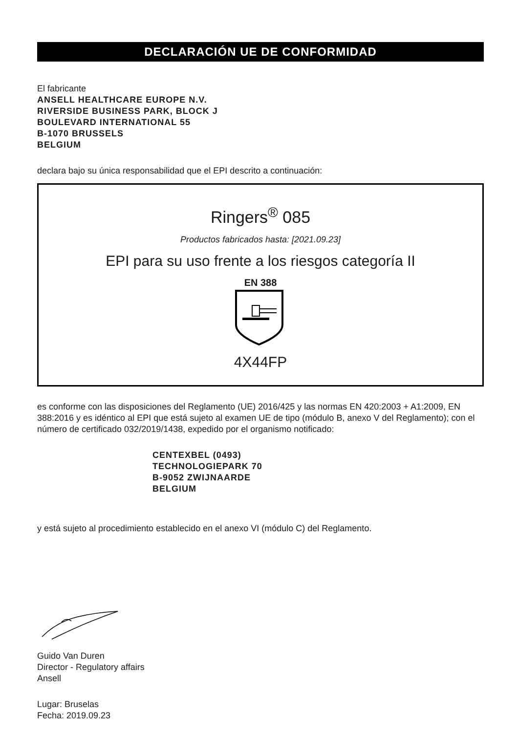DECLARACIÓN UE DE CONFORMIDAD
El fabricante
ANSELL HEALTHCARE EUROPE N.V.
RIVERSIDE BUSINESS PARK, BLOCK J
BOULEVARD INTERNATIONAL 55
B-1070 BRUSSELS
BELGIUM
declara bajo su única responsabilidad que el EPI descrito a continuación:
Ringers<sup>®</sup> 085
Productos fabricados hasta: [2021.09.23]
EPI para su uso frente a los riesgos categoría II
EN 388
4X44FP
es conforme con las disposiciones del Reglamento (UE) 2016/425 y las normas EN 420:2003 + A1:2009, EN 388:2016 y es idéntico al EPI que está sujeto al examen UE de tipo (módulo B, anexo V del Reglamento); con el número de certificado 032/2019/1438, expedido por el organismo notificado:
CENTEXBEL (0493)
TECHNOLOGIEPARK 70
B-9052 ZWIJNAARDE
BELGIUM
y está sujeto al procedimiento establecido en el anexo VI (módulo C) del Reglamento.
Guido Van Duren
Director - Regulatory affairs
Ansell
Lugar: Bruselas
Fecha: 2019.09.23